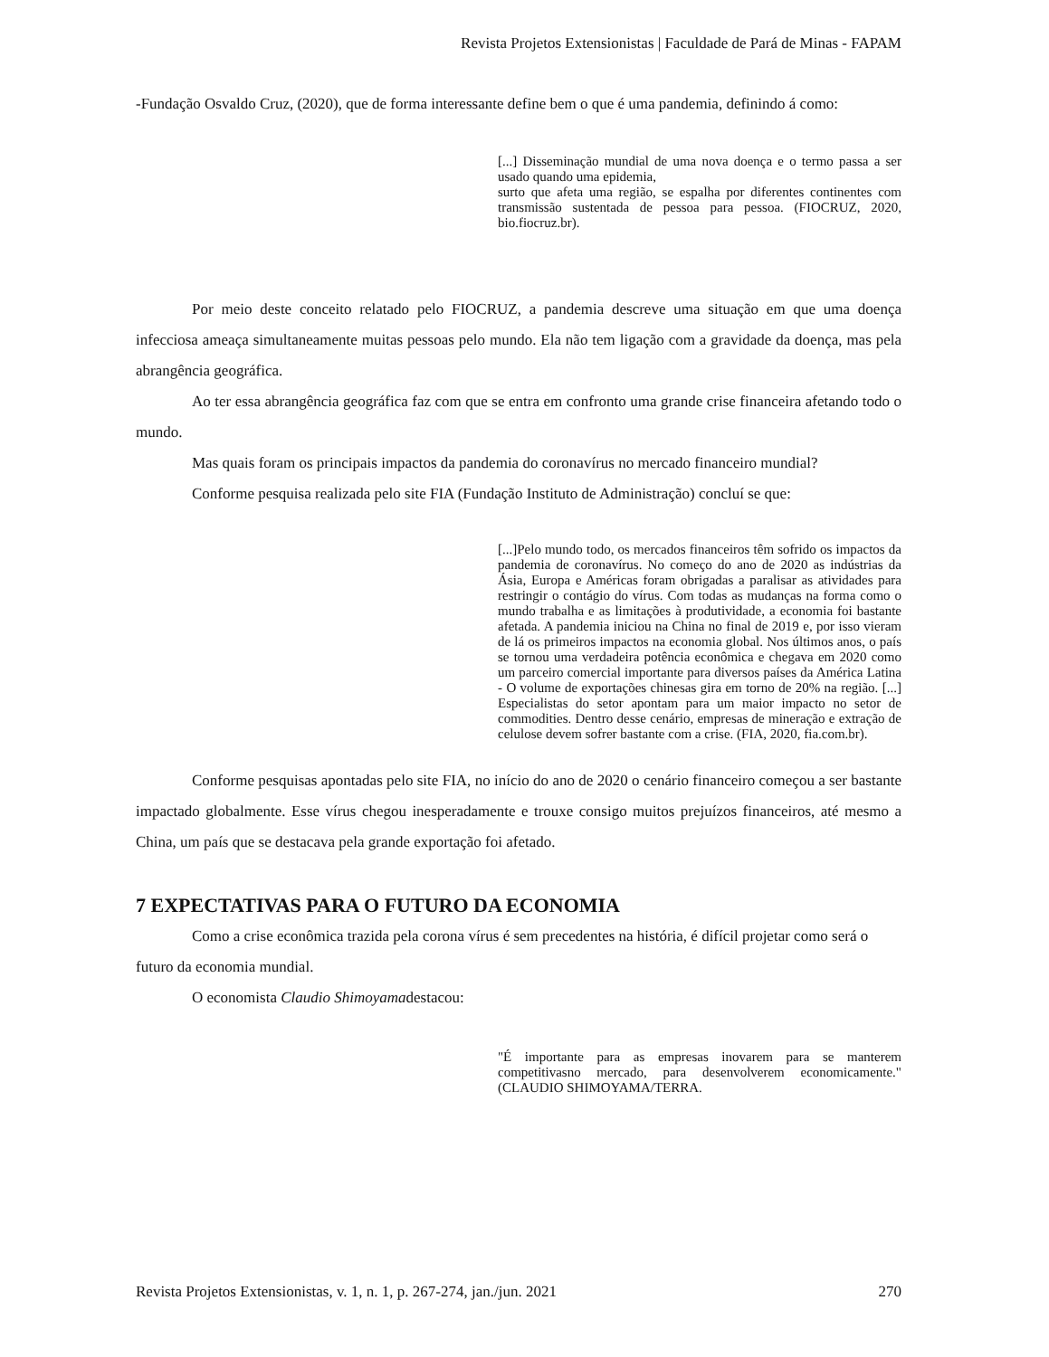Revista Projetos Extensionistas | Faculdade de Pará de Minas - FAPAM
-Fundação Osvaldo Cruz, (2020), que de forma interessante define bem o que é uma pandemia, definindo á como:
[...] Disseminação mundial de uma nova doença e o termo passa a ser usado quando uma epidemia,
surto que afeta uma região, se espalha por diferentes continentes com transmissão sustentada de pessoa para pessoa. (FIOCRUZ, 2020, bio.fiocruz.br).
Por meio deste conceito relatado pelo FIOCRUZ, a pandemia descreve uma situação em que uma doença infecciosa ameaça simultaneamente muitas pessoas pelo mundo. Ela não tem ligação com a gravidade da doença, mas pela abrangência geográfica.
Ao ter essa abrangência geográfica faz com que se entra em confronto uma grande crise financeira afetando todo o mundo.
Mas quais foram os principais impactos da pandemia do coronavírus no mercado financeiro mundial?
Conforme pesquisa realizada pelo site FIA (Fundação Instituto de Administração) concluí se que:
[...]Pelo mundo todo, os mercados financeiros têm sofrido os impactos da pandemia de coronavírus. No começo do ano de 2020 as indústrias da Ásia, Europa e Américas foram obrigadas a paralisar as atividades para restringir o contágio do vírus. Com todas as mudanças na forma como o mundo trabalha e as limitações à produtividade, a economia foi bastante afetada. A pandemia iniciou na China no final de 2019 e, por isso vieram de lá os primeiros impactos na economia global. Nos últimos anos, o país se tornou uma verdadeira potência econômica e chegava em 2020 como um parceiro comercial importante para diversos países da América Latina - O volume de exportações chinesas gira em torno de 20% na região. [...] Especialistas do setor apontam para um maior impacto no setor de commodities. Dentro desse cenário, empresas de mineração e extração de celulose devem sofrer bastante com a crise. (FIA, 2020, fia.com.br).
Conforme pesquisas apontadas pelo site FIA, no início do ano de 2020 o cenário financeiro começou a ser bastante impactado globalmente. Esse vírus chegou inesperadamente e trouxe consigo muitos prejuízos financeiros, até mesmo a China, um país que se destacava pela grande exportação foi afetado.
7 EXPECTATIVAS PARA O FUTURO DA ECONOMIA
Como a crise econômica trazida pela corona vírus é sem precedentes na história, é difícil projetar como será o futuro da economia mundial.
O economista Claudio Shimoyamadestacou:
"É importante para as empresas inovarem para se manterem competitivasno mercado, para desenvolverem economicamente."(CLAUDIO SHIMOYAMA/TERRA.
Revista Projetos Extensionistas, v. 1, n. 1, p. 267-274, jan./jun. 2021 270